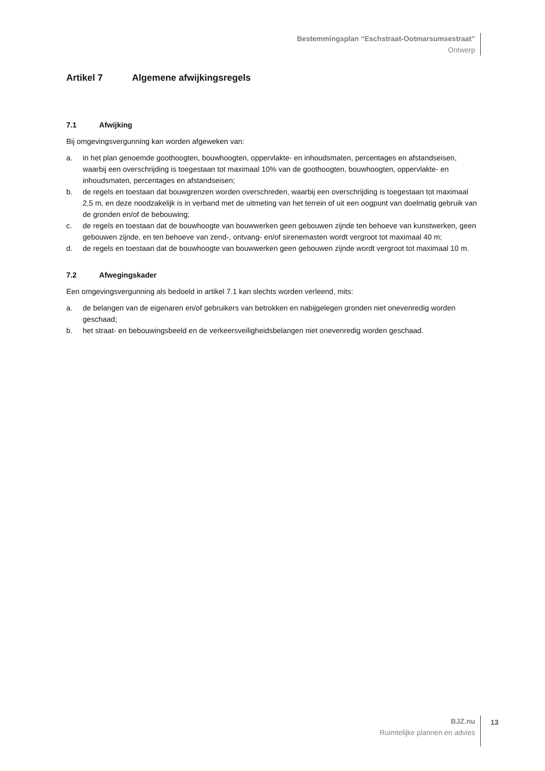Bestemmingsplan “Eschstraat-Ootmarsumsestraat”
Ontwerp
Artikel 7 Algemene afwijkingsregels
7.1 Afwijking
Bij omgevingsvergunning kan worden afgeweken van:
a. in het plan genoemde goothoogten, bouwhoogten, oppervlakte- en inhoudsmaten, percentages en afstandseisen, waarbij een overschrijding is toegestaan tot maximaal 10% van de goothoogten, bouwhoogten, oppervlakte- en inhoudsmaten, percentages en afstandseisen;
b. de regels en toestaan dat bouwgrenzen worden overschreden, waarbij een overschrijding is toegestaan tot maximaal 2,5 m, en deze noodzakelijk is in verband met de uitmeting van het terrein of uit een oogpunt van doelmatig gebruik van de gronden en/of de bebouwing;
c. de regels en toestaan dat de bouwhoogte van bouwwerken geen gebouwen zijnde ten behoeve van kunstwerken, geen gebouwen zijnde, en ten behoeve van zend-, ontvang- en/of sirenemasten wordt vergroot tot maximaal 40 m;
d. de regels en toestaan dat de bouwhoogte van bouwwerken geen gebouwen zijnde wordt vergroot tot maximaal 10 m.
7.2 Afwegingskader
Een omgevingsvergunning als bedoeld in artikel 7.1 kan slechts worden verleend, mits:
a. de belangen van de eigenaren en/of gebruikers van betrokken en nabijgelegen gronden niet onevenredig worden geschaad;
b. het straat- en bebouwingsbeeld en de verkeersveiligheidsbelangen niet onevenredig worden geschaad.
BJZ.nu
Ruimtelijke plannen en advies
13